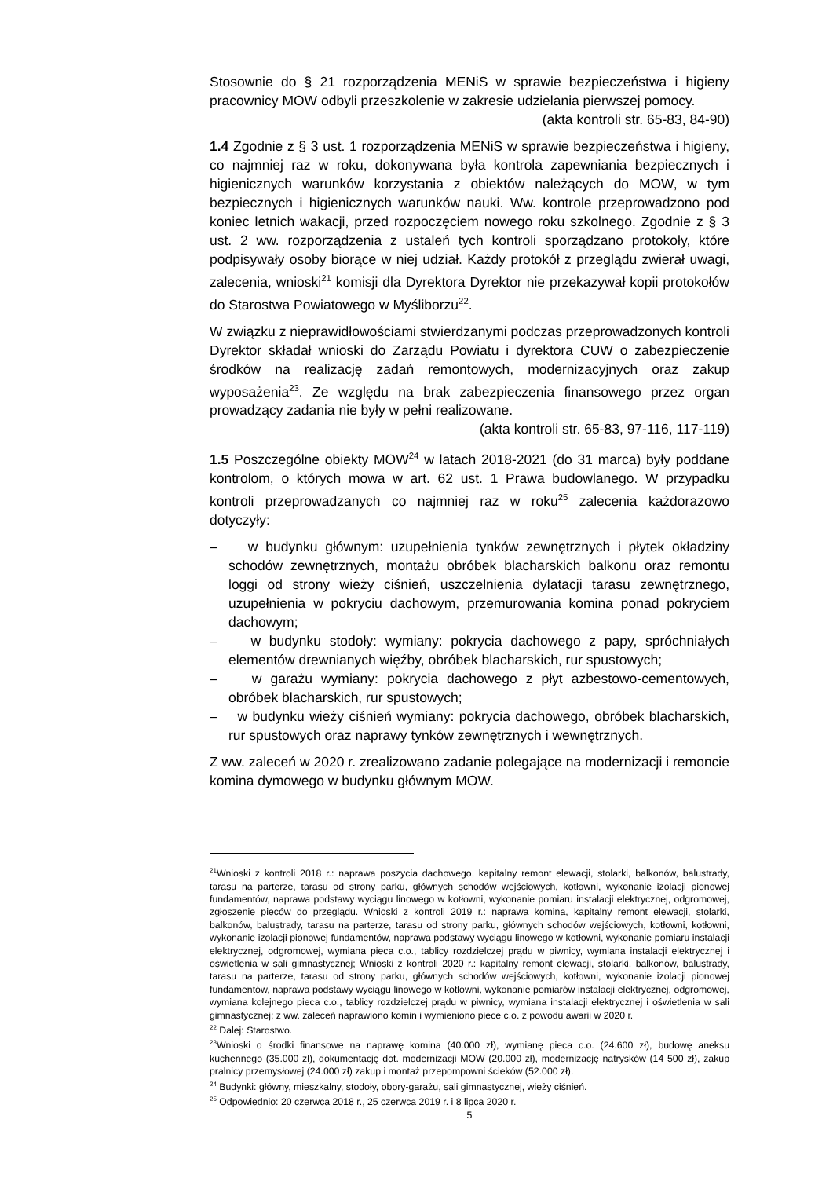Stosownie do § 21 rozporządzenia MENiS w sprawie bezpieczeństwa i higieny pracownicy MOW odbyli przeszkolenie w zakresie udzielania pierwszej pomocy.
(akta kontroli str. 65-83, 84-90)
1.4 Zgodnie z § 3 ust. 1 rozporządzenia MENiS w sprawie bezpieczeństwa i higieny, co najmniej raz w roku, dokonywana była kontrola zapewniania bezpiecznych i higienicznych warunków korzystania z obiektów należących do MOW, w tym bezpiecznych i higienicznych warunków nauki. Ww. kontrole przeprowadzono pod koniec letnich wakacji, przed rozpoczęciem nowego roku szkolnego. Zgodnie z § 3 ust. 2 ww. rozporządzenia z ustaleń tych kontroli sporządzano protokoły, które podpisywały osoby biorące w niej udział. Każdy protokół z przeglądu zwierał uwagi, zalecenia, wnioski<sup>21</sup> komisji dla Dyrektora Dyrektor nie przekazywał kopii protokołów do Starostwa Powiatowego w Myśliborzu<sup>22</sup>.
W związku z nieprawidłowościami stwierdzanymi podczas przeprowadzonych kontroli Dyrektor składał wnioski do Zarządu Powiatu i dyrektora CUW o zabezpieczenie środków na realizację zadań remontowych, modernizacyjnych oraz zakup wyposażenia<sup>23</sup>. Ze względu na brak zabezpieczenia finansowego przez organ prowadzący zadania nie były w pełni realizowane.
(akta kontroli str. 65-83, 97-116, 117-119)
1.5 Poszczególne obiekty MOW<sup>24</sup> w latach 2018-2021 (do 31 marca) były poddane kontrolom, o których mowa w art. 62 ust. 1 Prawa budowlanego. W przypadku kontroli przeprowadzanych co najmniej raz w roku<sup>25</sup> zalecenia każdorazowo dotyczyły:
– w budynku głównym: uzupełnienia tynków zewnętrznych i płytek okładziny schodów zewnętrznych, montażu obróbek blacharskich balkonu oraz remontu loggi od strony wieży ciśnień, uszczelnienia dylatacji tarasu zewnętrznego, uzupełnienia w pokryciu dachowym, przemurowania komina ponad pokryciem dachowym;
– w budynku stodoły: wymiany: pokrycia dachowego z papy, spróchniałych elementów drewnianych więźby, obróbek blacharskich, rur spustowych;
– w garażu wymiany: pokrycia dachowego z płyt azbestowo-cementowych, obróbek blacharskich, rur spustowych;
– w budynku wieży ciśnień wymiany: pokrycia dachowego, obróbek blacharskich, rur spustowych oraz naprawy tynków zewnętrznych i wewnętrznych.
Z ww. zaleceń w 2020 r. zrealizowano zadanie polegające na modernizacji i remoncie komina dymowego w budynku głównym MOW.
<sup>21</sup> Wnioski z kontroli 2018 r.: naprawa poszycia dachowego, kapitalny remont elewacji, stolarki, balkonów, balustrady, tarasu na parterze, tarasu od strony parku, głównych schodów wejściowych, kotłowni, wykonanie izolacji pionowej fundamentów, naprawa podstawy wyciągu linowego w kotłowni, wykonanie pomiaru instalacji elektrycznej, odgromowej, zgłoszenie pieców do przeglądu. Wnioski z kontroli 2019 r.: naprawa komina, kapitalny remont elewacji, stolarki, balkonów, balustrady, tarasu na parterze, tarasu od strony parku, głównych schodów wejściowych, kotłowni, kotłowni, wykonanie izolacji pionowej fundamentów, naprawa podstawy wyciągu linowego w kotłowni, wykonanie pomiaru instalacji elektrycznej, odgromowej, wymiana pieca c.o., tablicy rozdzielczej prądu w piwnicy, wymiana instalacji elektrycznej i oświetlenia w sali gimnastycznej; Wnioski z kontroli 2020 r.: kapitalny remont elewacji, stolarki, balkonów, balustrady, tarasu na parterze, tarasu od strony parku, głównych schodów wejściowych, kotłowni, wykonanie izolacji pionowej fundamentów, naprawa podstawy wyciągu linowego w kotłowni, wykonanie pomiarów instalacji elektrycznej, odgromowej, wymiana kolejnego pieca c.o., tablicy rozdzielczej prądu w piwnicy, wymiana instalacji elektrycznej i oświetlenia w sali gimnastycznej; z ww. zaleceń naprawiono komin i wymieniono piece c.o. z powodu awarii w 2020 r.
<sup>22</sup> Dalej: Starostwo.
<sup>23</sup> Wnioski o środki finansowe na naprawę komina (40.000 zł), wymianę pieca c.o. (24.600 zł), budowę aneksu kuchennego (35.000 zł), dokumentację dot. modernizacji MOW (20.000 zł), modernizację natrysków (14 500 zł), zakup pralnicy przemysłowej (24.000 zł) zakup i montaż przepompowni ścieków (52.000 zł).
<sup>24</sup> Budynki: główny, mieszkalny, stodoły, obory-garażu, sali gimnastycznej, wieży ciśnień.
<sup>25</sup> Odpowiednio: 20 czerwca 2018 r., 25 czerwca 2019 r. i 8 lipca 2020 r.
5